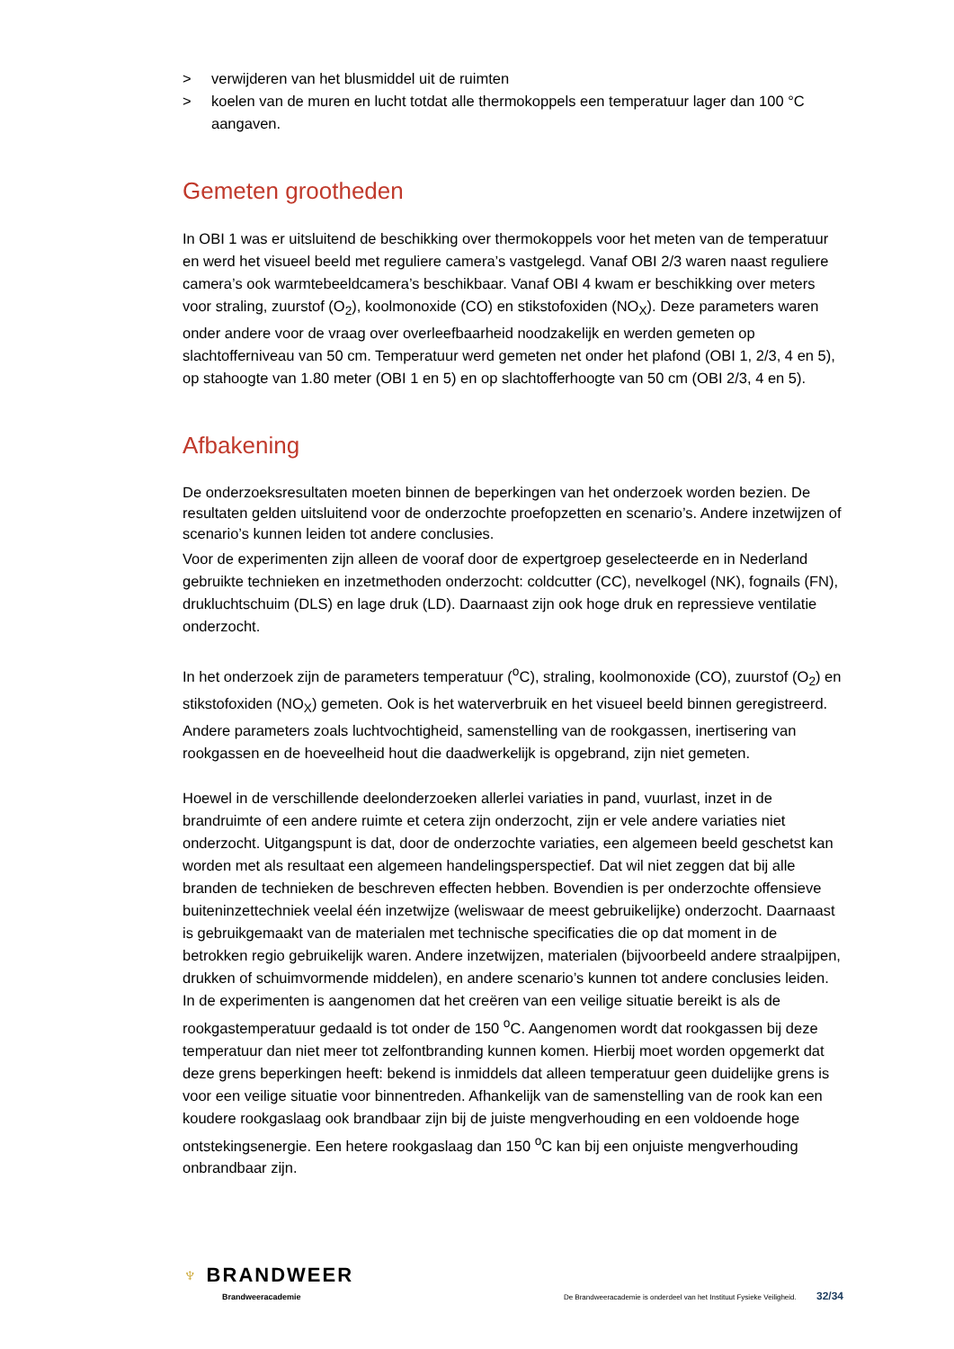> verwijderen van het blusmiddel uit de ruimten
> koelen van de muren en lucht totdat alle thermokoppels een temperatuur lager dan 100 °C aangaven.
Gemeten grootheden
In OBI 1 was er uitsluitend de beschikking over thermokoppels voor het meten van de temperatuur en werd het visueel beeld met reguliere camera’s vastgelegd. Vanaf OBI 2/3 waren naast reguliere camera’s ook warmtebeeldcamera’s beschikbaar. Vanaf OBI 4 kwam er beschikking over meters voor straling, zuurstof (O<sub>2</sub>), koolmonoxide (CO) en stikstofoxiden (NO<sub>X</sub>). Deze parameters waren onder andere voor de vraag over overleefbaarheid noodzakelijk en werden gemeten op slachtofferniveau van 50 cm. Temperatuur werd gemeten net onder het plafond (OBI 1, 2/3, 4 en 5), op stahoogte van 1.80 meter (OBI 1 en 5) en op slachtofferhoogte van 50 cm (OBI 2/3, 4 en 5).
Afbakening
De onderzoeksresultaten moeten binnen de beperkingen van het onderzoek worden bezien. De resultaten gelden uitsluitend voor de onderzochte proefopzetten en scenario’s. Andere inzetwijzen of scenario’s kunnen leiden tot andere conclusies.
Voor de experimenten zijn alleen de vooraf door de expertgroep geselecteerde en in Nederland gebruikte technieken en inzetmethoden onderzocht: coldcutter (CC), nevelkogel (NK), fognails (FN), drukluchtschuim (DLS) en lage druk (LD). Daarnaast zijn ook hoge druk en repressieve ventilatie onderzocht.
In het onderzoek zijn de parameters temperatuur (<sup>o</sup>C), straling, koolmonoxide (CO), zuurstof (O<sub>2</sub>) en stikstofoxiden (NO<sub>X</sub>) gemeten. Ook is het waterverbruik en het visueel beeld binnen geregistreerd. Andere parameters zoals luchtvochtigheid, samenstelling van de rookgassen, inertisering van rookgassen en de hoeveelheid hout die daadwerkelijk is opgebrand, zijn niet gemeten.
Hoewel in de verschillende deelonderzoeken allerlei variaties in pand, vuurlast, inzet in de brandruimte of een andere ruimte et cetera zijn onderzocht, zijn er vele andere variaties niet onderzocht. Uitgangspunt is dat, door de onderzochte variaties, een algemeen beeld geschetst kan worden met als resultaat een algemeen handelingsperspectief. Dat wil niet zeggen dat bij alle branden de technieken de beschreven effecten hebben. Bovendien is per onderzochte offensieve buiteninzettechniek veelal één inzetwijze (weliswaar de meest gebruikelijke) onderzocht. Daarnaast is gebruikgemaakt van de materialen met technische specificaties die op dat moment in de betrokken regio gebruikelijk waren. Andere inzetwijzen, materialen (bijvoorbeeld andere straalpijpen, drukken of schuimvormende middelen), en andere scenario’s kunnen tot andere conclusies leiden.
In de experimenten is aangenomen dat het creëren van een veilige situatie bereikt is als de rookgastemperatuur gedaald is tot onder de 150 <sup>o</sup>C. Aangenomen wordt dat rookgassen bij deze temperatuur dan niet meer tot zelfontbranding kunnen komen. Hierbij moet worden opgemerkt dat deze grens beperkingen heeft: bekend is inmiddels dat alleen temperatuur geen duidelijke grens is voor een veilige situatie voor binnentreden. Afhankelijk van de samenstelling van de rook kan een koudere rookgaslaag ook brandbaar zijn bij de juiste mengverhouding en een voldoende hoge ontstekingsenergie. Een hetere rookgaslaag dan 150 <sup>o</sup>C kan bij een onjuiste mengverhouding onbrandbaar zijn.
♆ BRANDWEER
Brandweeracademie
De Brandweeracademie is onderdeel van het Instituut Fysieke Veiligheid. 32/34